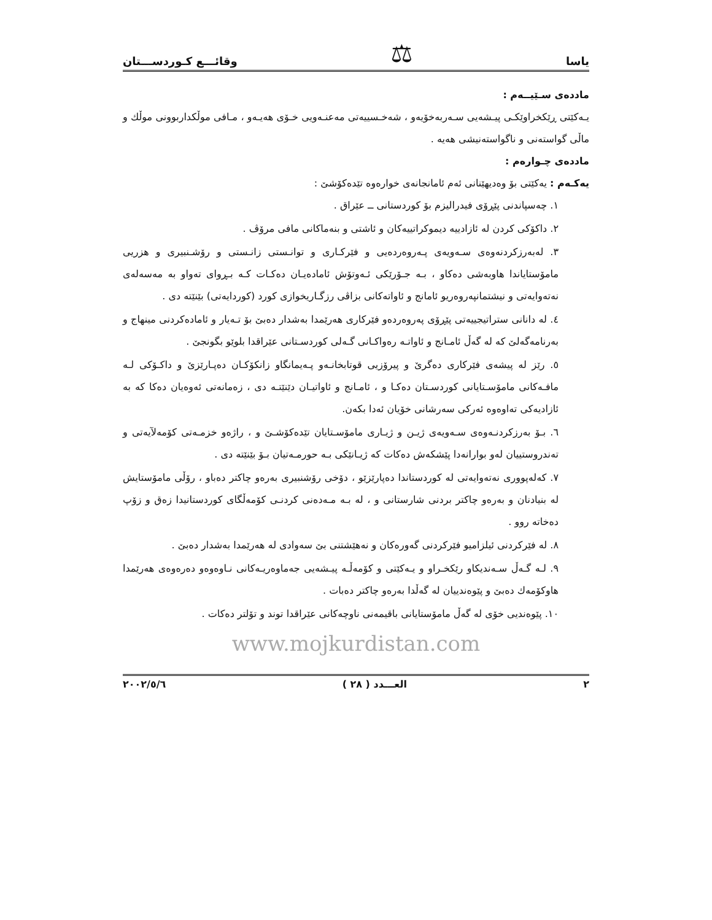یاسا ⚖ وقائـــع كـوردســـتان
ماددەی سـێیــەم :
یـەكێتی ڕێكخراوێكـی پیـشەیی سـەربەخۆیەو ، شەخـسییەتی مەعنـەویی خـۆی هەیـەو ، مـافی موڵكداربوونی موڵك و ماڵی گواستەنی و ناگواستەنیشی هەیە .
ماددەی چـوارەم :
یەكـەم : یەكێتی بۆ وەدیهێنانی ئەم ئامانجانەی خوارەوە تێدەكۆشێ :
١. چەسپاندنی پێڕۆی فیدرالیزم بۆ كوردستانی ــ عێراق .
٢. داكۆكی كردن لە ئازادییە دیموكراتییەكان و ئاشتی و بنەماكانی مافی مرۆڤ .
٣. لەبەرزكردنەوەی سـەویەی پـەروەردەیی و فێركـاری و توانـستی زانـستی و رۆشـنبیری و هزریی مامۆستایاندا هاوبەشی دەكاو ، بـە جـۆرێكی ئـەوتۆش ئامادەیـان دەكـات كـە بـڕوای تەواو بە مەسەلەی نەتەوایەتی و نیشتمانپەروەریو ئامانج و ئاواتەكانی بزاڤی رزگـاریخوازی كورد (كوردایەتی) بێنێتە دی .
٤. لە دانانی ستراتیجییەتی پێڕۆی پەروەردەو فێركاری هەرێمدا بەشدار دەبێ بۆ تـەیار و ئامادەكردنی مینهاج و بەرنامەگەلێ كە لە گەڵ ئامـانج و ئاواتـە رەواكـانی گـەلی كوردسـتانی عێراقدا بلوێو بگونجێ .
٥. رێز لە پیشەی فێركاری دەگرێ و پیرۆزیی قوتابخانـەو پـەیمانگاو زانكۆكـان دەپـارێزێ و داكـۆكی لـە مافـەكانی مامۆسـتایانی كوردسـتان دەكـا و ، ئامـانج و ئاواتیـان دێنێتـە دی ، زەمانەتی ئەوەیان دەكا كە بە ئازادیەكی تەاوەوە ئەركی سەرشانی خۆیان ئەدا بكەن.
٦. بـۆ بەرزكردنـەوەی سـەویەی ژیـن و ژیـاری مامۆسـتایان تێدەكۆشـێ و ، راژەو خزمـەتی كۆمەلآیەتی و تەندروستییان لەو بوارانەدا پێشكەش دەكات كە ژیـانێكی بـە حورمـەتیان بـۆ بێنێتە دی .
٧. كەلەپووری نەتەوایەتی لە كوردستاندا دەپارێزێو ، دۆخی رۆشنبیری بەرەو چاكتر دەباو ، رۆڵی مامۆستایش لە بنیادنان و بەرەو چاكتر بردنی شارستانی و ، لە بـە مـەدەنی كردنـی كۆمەڵگای كوردستانیدا زەق و زۆپ دەخاتە روو .
٨. لە فێركردنی ئیلزامیو فێركردنی گەورەكان و نەهێشتنی بێ سەوادی لە هەرێمدا بەشدار دەبێ .
٩. لـە گـەڵ سـەندیكاو رێكخـراو و یـەكێتی و كۆمەڵـە پیـشەیی جەماوەریـەكانی نـاوەوەو دەرەوەی هەرێمدا هاوكۆمەك دەبێ و پێوەندییان لە گەڵدا بەرەو چاكتر دەبات .
١٠. پێوەندیی خۆی لە گەڵ مامۆستایانی باقیمەنی ناوچەكانی عێراقدا توند و تۆلتر دەكات .
www.mojkurdistan.com
٢ العـــدد ( ٢٨ ) ٢٠٠٢/٥/٦